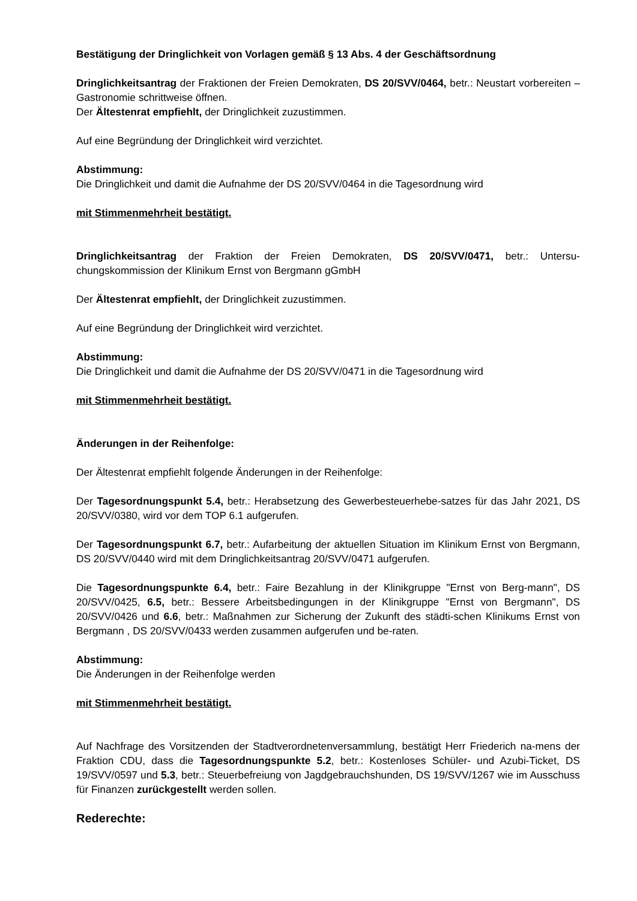Bestätigung der Dringlichkeit von Vorlagen gemäß § 13 Abs. 4 der Geschäftsordnung
Dringlichkeitsantrag der Fraktionen der Freien Demokraten, DS 20/SVV/0464, betr.: Neustart vorbereiten – Gastronomie schrittweise öffnen.
Der Ältestenrat empfiehlt, der Dringlichkeit zuzustimmen.
Auf eine Begründung der Dringlichkeit wird verzichtet.
Abstimmung:
Die Dringlichkeit und damit die Aufnahme der DS 20/SVV/0464 in die Tagesordnung wird
mit Stimmenmehrheit bestätigt.
Dringlichkeitsantrag der Fraktion der Freien Demokraten, DS 20/SVV/0471, betr.: Untersu-chungskommission der Klinikum Ernst von Bergmann gGmbH
Der Ältestenrat empfiehlt, der Dringlichkeit zuzustimmen.
Auf eine Begründung der Dringlichkeit wird verzichtet.
Abstimmung:
Die Dringlichkeit und damit die Aufnahme der DS 20/SVV/0471 in die Tagesordnung wird
mit Stimmenmehrheit bestätigt.
Änderungen in der Reihenfolge:
Der Ältestenrat empfiehlt folgende Änderungen in der Reihenfolge:
Der Tagesordnungspunkt 5.4, betr.: Herabsetzung des Gewerbesteuerhebe-satzes für das Jahr 2021, DS 20/SVV/0380, wird vor dem TOP 6.1 aufgerufen.
Der Tagesordnungspunkt 6.7, betr.: Aufarbeitung der aktuellen Situation im Klinikum Ernst von Bergmann, DS 20/SVV/0440 wird mit dem Dringlichkeitsantrag 20/SVV/0471 aufgerufen.
Die Tagesordnungspunkte 6.4, betr.: Faire Bezahlung in der Klinikgruppe "Ernst von Berg-mann", DS 20/SVV/0425, 6.5, betr.: Bessere Arbeitsbedingungen in der Klinikgruppe "Ernst von Bergmann", DS 20/SVV/0426 und 6.6, betr.: Maßnahmen zur Sicherung der Zukunft des städti-schen Klinikums Ernst von Bergmann , DS 20/SVV/0433 werden zusammen aufgerufen und be-raten.
Abstimmung:
Die Änderungen in der Reihenfolge werden
mit Stimmenmehrheit bestätigt.
Auf Nachfrage des Vorsitzenden der Stadtverordnetenversammlung, bestätigt Herr Friederich na-mens der Fraktion CDU, dass die Tagesordnungspunkte 5.2, betr.: Kostenloses Schüler- und Azubi-Ticket, DS 19/SVV/0597 und 5.3, betr.: Steuerbefreiung von Jagdgebrauchshunden, DS 19/SVV/1267 wie im Ausschuss für Finanzen zurückgestellt werden sollen.
Rederechte: